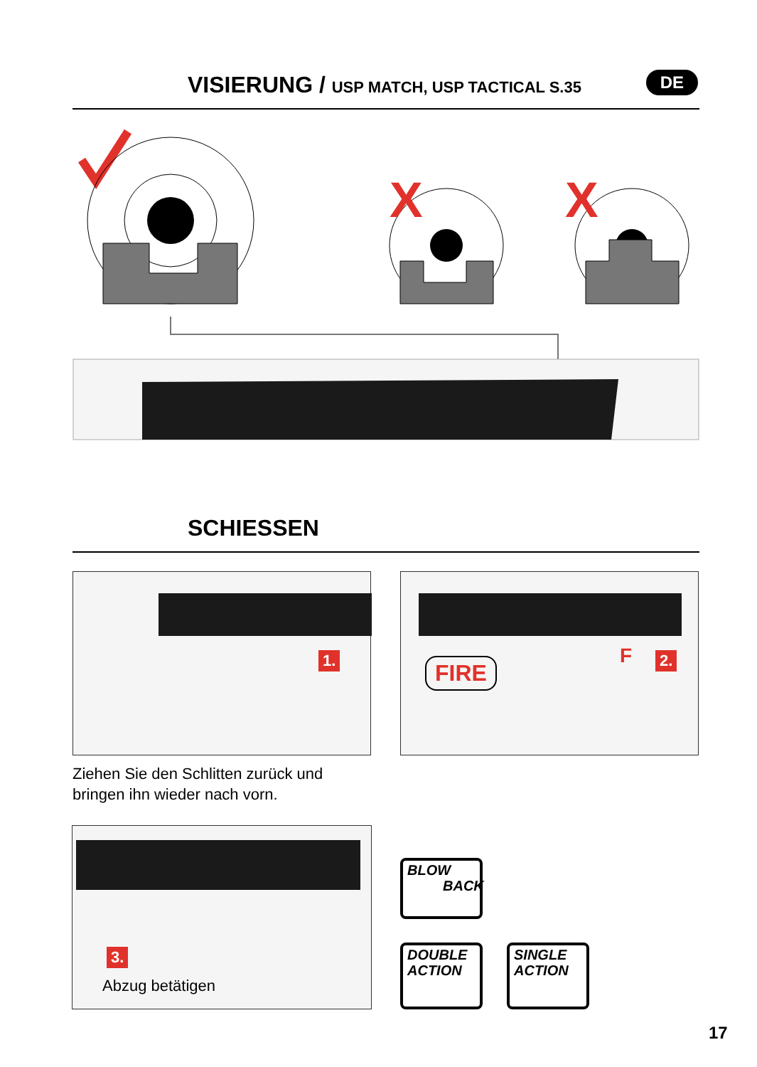VISIERUNG / USP MATCH, USP TACTICAL S.35
DE
X
X
SCHIESSEN
1. FIRE F 2.
Ziehen Sie den Schlitten zurück und bringen ihn wieder nach vorn.
3.
Abzug betätigen
BLOW
BACK
DOUBLE
ACTION
SINGLE
ACTION
17